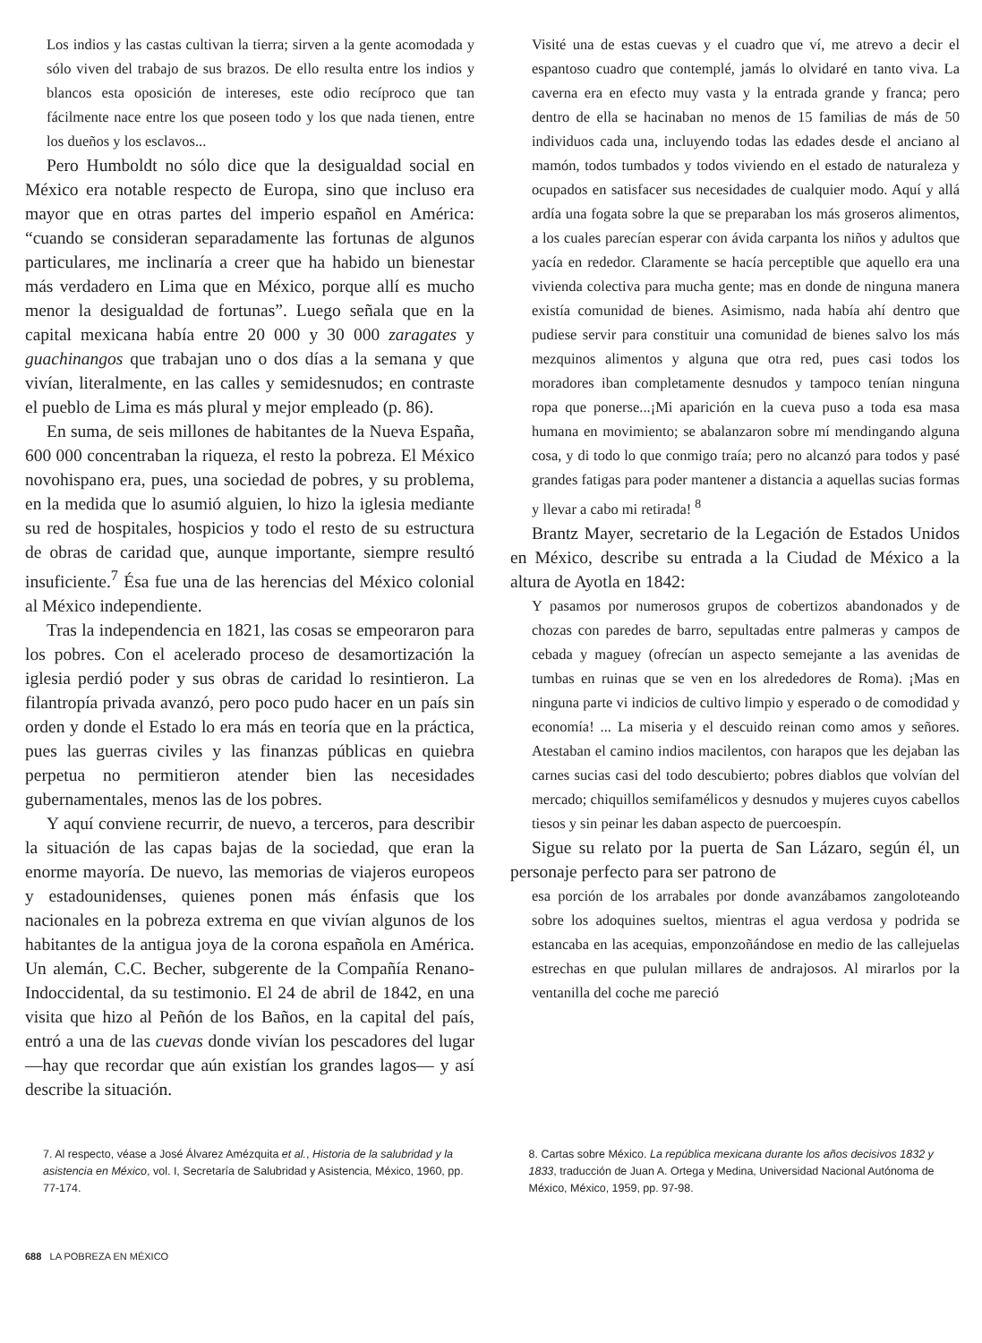Los indios y las castas cultivan la tierra; sirven a la gente acomodada y sólo viven del trabajo de sus brazos. De ello resulta entre los indios y blancos esta oposición de intereses, este odio recíproco que tan fácilmente nace entre los que poseen todo y los que nada tienen, entre los dueños y los esclavos...
Pero Humboldt no sólo dice que la desigualdad social en México era notable respecto de Europa, sino que incluso era mayor que en otras partes del imperio español en América: “cuando se consideran separadamente las fortunas de algunos particulares, me inclinaría a creer que ha habido un bienestar más verdadero en Lima que en México, porque allí es mucho menor la desigualdad de fortunas”. Luego señala que en la capital mexicana había entre 20 000 y 30 000 zaragates y guachinangos que trabajan uno o dos días a la semana y que vivían, literalmente, en las calles y semidesnudos; en contraste el pueblo de Lima es más plural y mejor empleado (p. 86).
En suma, de seis millones de habitantes de la Nueva España, 600 000 concentraban la riqueza, el resto la pobreza. El México novohispano era, pues, una sociedad de pobres, y su problema, en la medida que lo asumió alguien, lo hizo la iglesia mediante su red de hospitales, hospicios y todo el resto de su estructura de obras de caridad que, aunque importante, siempre resultó insuficiente.<sup>7</sup> Ésa fue una de las herencias del México colonial al México independiente.
Tras la independencia en 1821, las cosas se empeoraron para los pobres. Con el acelerado proceso de desamortización la iglesia perdió poder y sus obras de caridad lo resintieron. La filantropía privada avanzó, pero poco pudo hacer en un país sin orden y donde el Estado lo era más en teoría que en la práctica, pues las guerras civiles y las finanzas públicas en quiebra perpetua no permitieron atender bien las necesidades gubernamentales, menos las de los pobres.
Y aquí conviene recurrir, de nuevo, a terceros, para describir la situación de las capas bajas de la sociedad, que eran la enorme mayoría. De nuevo, las memorias de viajeros europeos y estadounidenses, quienes ponen más énfasis que los nacionales en la pobreza extrema en que vivían algunos de los habitantes de la antigua joya de la corona española en América. Un alemán, C.C. Becher, subgerente de la Compañía Renano-Indoccidental, da su testimonio. El 24 de abril de 1842, en una visita que hizo al Peñón de los Baños, en la capital del país, entró a una de las cuevas donde vivían los pescadores del lugar —hay que recordar que aún existían los grandes lagos— y así describe la situación.
Visité una de estas cuevas y el cuadro que ví, me atrevo a decir el espantoso cuadro que contemplé, jamás lo olvidaré en tanto viva. La caverna era en efecto muy vasta y la entrada grande y franca; pero dentro de ella se hacinaban no menos de 15 familias de más de 50 individuos cada una, incluyendo todas las edades desde el anciano al mamón, todos tumbados y todos viviendo en el estado de naturaleza y ocupados en satisfacer sus necesidades de cualquier modo. Aquí y allá ardía una fogata sobre la que se preparaban los más groseros alimentos, a los cuales parecían esperar con ávida carpanta los niños y adultos que yacía en rededor. Claramente se hacía perceptible que aquello era una vivienda colectiva para mucha gente; mas en donde de ninguna manera existía comunidad de bienes. Asimismo, nada había ahí dentro que pudiese servir para constituir una comunidad de bienes salvo los más mezquinos alimentos y alguna que otra red, pues casi todos los moradores iban completamente desnudos y tampoco tenían ninguna ropa que ponerse...¡Mi aparición en la cueva puso a toda esa masa humana en movimiento; se abalanzaron sobre mí mendingando alguna cosa, y di todo lo que conmigo traía; pero no alcanzó para todos y pasé grandes fatigas para poder mantener a distancia a aquellas sucias formas y llevar a cabo mi retirada! <sup>8</sup>
Brantz Mayer, secretario de la Legación de Estados Unidos en México, describe su entrada a la Ciudad de México a la altura de Ayotla en 1842:
Y pasamos por numerosos grupos de cobertizos abandonados y de chozas con paredes de barro, sepultadas entre palmeras y campos de cebada y maguey (ofrecían un aspecto semejante a las avenidas de tumbas en ruinas que se ven en los alrededores de Roma). ¡Mas en ninguna parte vi indicios de cultivo limpio y esperado o de comodidad y economía! ... La miseria y el descuido reinan como amos y señores. Atestaban el camino indios macilentos, con harapos que les dejaban las carnes sucias casi del todo descubierto; pobres diablos que volvían del mercado; chiquillos semifamélicos y desnudos y mujeres cuyos cabellos tiesos y sin peinar les daban aspecto de puercoespín.
Sigue su relato por la puerta de San Lázaro, según él, un personaje perfecto para ser patrono de
esa porción de los arrabales por donde avanzábamos zangoloteando sobre los adoquines sueltos, mientras el agua verdosa y podrida se estancaba en las acequias, emponzoñándose en medio de las callejuelas estrechas en que pululan millares de andrajosos. Al mirarlos por la ventanilla del coche me pareció
7. Al respecto, véase a José Álvarez Amézquita et al., Historia de la salubridad y la asistencia en México, vol. I, Secretaría de Salubridad y Asistencia, México, 1960, pp. 77-174.
8. Cartas sobre México. La república mexicana durante los años decisivos 1832 y 1833, traducción de Juan A. Ortega y Medina, Universidad Nacional Autónoma de México, México, 1959, pp. 97-98.
688 LA POBREZA EN MÉXICO